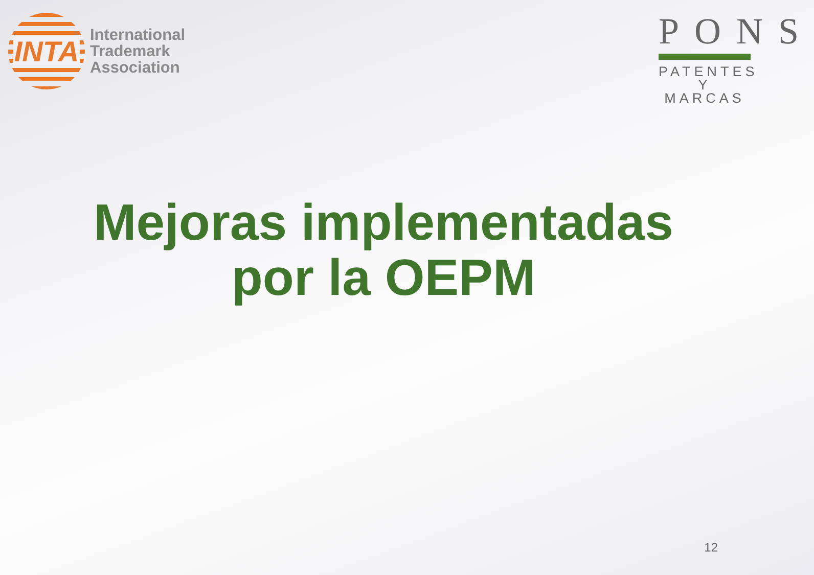INTA
International
Trademark
Association
PONS
PATENTES
Y MARCAS
Mejoras implementadas
por la OEPM
12